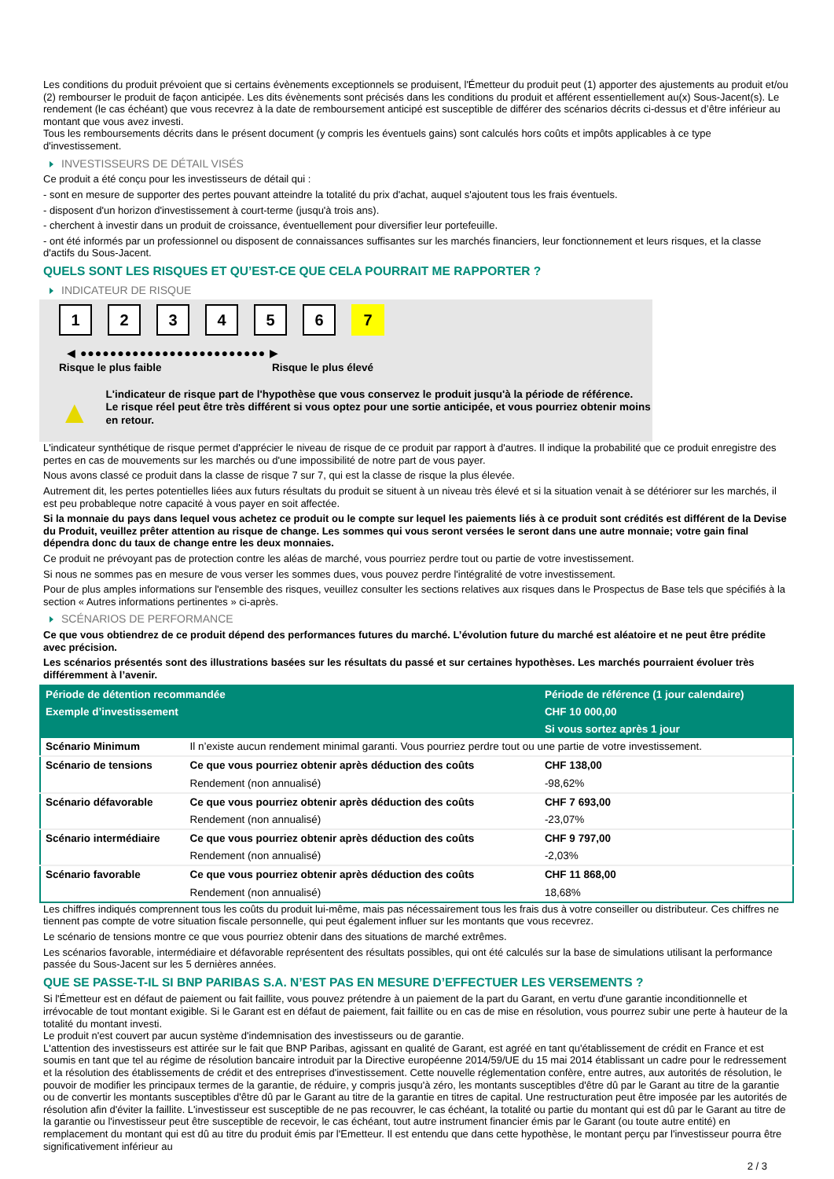Les conditions du produit prévoient que si certains évènements exceptionnels se produisent, l'Émetteur du produit peut (1) apporter des ajustements au produit et/ou (2) rembourser le produit de façon anticipée. Les dits évènements sont précisés dans les conditions du produit et afférent essentiellement au(x) Sous-Jacent(s). Le rendement (le cas échéant) que vous recevrez à la date de remboursement anticipé est susceptible de différer des scénarios décrits ci-dessus et d’être inférieur au montant que vous avez investi.
Tous les remboursements décrits dans le présent document (y compris les éventuels gains) sont calculés hors coûts et impôts applicables à ce type d'investissement.
INVESTISSEURS DE DÉTAIL VISÉS
Ce produit a été conçu pour les investisseurs de détail qui :
- sont en mesure de supporter des pertes pouvant atteindre la totalité du prix d'achat, auquel s'ajoutent tous les frais éventuels.
- disposent d'un horizon d'investissement à court-terme (jusqu'à trois ans).
- cherchent à investir dans un produit de croissance, éventuellement pour diversifier leur portefeuille.
- ont été informés par un professionnel ou disposent de connaissances suffisantes sur les marchés financiers, leur fonctionnement et leurs risques, et la classe d'actifs du Sous-Jacent.
QUELS SONT LES RISQUES ET QU’EST-CE QUE CELA POURRAIT ME RAPPORTER ?
INDICATEUR DE RISQUE
1 2 3 4 5 6 7
◀ ●●●●●●●●●●●●●●●●●●●●●●●●● ▶
Risque le plus faible Risque le plus élevé
▲
L'indicateur de risque part de l'hypothèse que vous conservez le produit jusqu'à la période de référence.
Le risque réel peut être très différent si vous optez pour une sortie anticipée, et vous pourriez obtenir moins en retour.
L'indicateur synthétique de risque permet d'apprécier le niveau de risque de ce produit par rapport à d'autres. Il indique la probabilité que ce produit enregistre des pertes en cas de mouvements sur les marchés ou d'une impossibilité de notre part de vous payer.
Nous avons classé ce produit dans la classe de risque 7 sur 7, qui est la classe de risque la plus élevée.
Autrement dit, les pertes potentielles liées aux futurs résultats du produit se situent à un niveau très élevé et si la situation venait à se détériorer sur les marchés, il est peu probableque notre capacité à vous payer en soit affectée.
Si la monnaie du pays dans lequel vous achetez ce produit ou le compte sur lequel les paiements liés à ce produit sont crédités est différent de la Devise du Produit, veuillez prêter attention au risque de change. Les sommes qui vous seront versées le seront dans une autre monnaie; votre gain final dépendra donc du taux de change entre les deux monnaies.
Ce produit ne prévoyant pas de protection contre les aléas de marché, vous pourriez perdre tout ou partie de votre investissement.
Si nous ne sommes pas en mesure de vous verser les sommes dues, vous pouvez perdre l'intégralité de votre investissement.
Pour de plus amples informations sur l'ensemble des risques, veuillez consulter les sections relatives aux risques dans le Prospectus de Base tels que spécifiés à la section « Autres informations pertinentes » ci-après.
SCÉNARIOS DE PERFORMANCE
Ce que vous obtiendrez de ce produit dépend des performances futures du marché. L’évolution future du marché est aléatoire et ne peut être prédite avec précision.
Les scénarios présentés sont des illustrations basées sur les résultats du passé et sur certaines hypothèses. Les marchés pourraient évoluer très différemment à l’avenir.
| Période de détention recommandée | | Période de référence (1 jour calendaire) |
| --- | --- | --- |
| Exemple d’investissement | | CHF 10 000,00 |
| | | Si vous sortez après 1 jour |
| Scénario Minimum | Il n’existe aucun rendement minimal garanti. Vous pourriez perdre tout ou une partie de votre investissement. | |
| Scénario de tensions | Ce que vous pourriez obtenir après déduction des coûts | CHF 138,00 |
| | Rendement (non annualisé) | -98,62% |
| Scénario défavorable | Ce que vous pourriez obtenir après déduction des coûts | CHF 7 693,00 |
| | Rendement (non annualisé) | -23,07% |
| Scénario intermédiaire | Ce que vous pourriez obtenir après déduction des coûts | CHF 9 797,00 |
| | Rendement (non annualisé) | -2,03% |
| Scénario favorable | Ce que vous pourriez obtenir après déduction des coûts | CHF 11 868,00 |
| | Rendement (non annualisé) | 18,68% |
Les chiffres indiqués comprennent tous les coûts du produit lui-même, mais pas nécessairement tous les frais dus à votre conseiller ou distributeur. Ces chiffres ne tiennent pas compte de votre situation fiscale personnelle, qui peut également influer sur les montants que vous recevrez.
Le scénario de tensions montre ce que vous pourriez obtenir dans des situations de marché extrêmes.
Les scénarios favorable, intermédiaire et défavorable représentent des résultats possibles, qui ont été calculés sur la base de simulations utilisant la performance passée du Sous-Jacent sur les 5 dernières années.
QUE SE PASSE-T-IL SI BNP PARIBAS S.A. N’EST PAS EN MESURE D’EFFECTUER LES VERSEMENTS ?
Si l'Émetteur est en défaut de paiement ou fait faillite, vous pouvez prétendre à un paiement de la part du Garant, en vertu d'une garantie inconditionnelle et irrévocable de tout montant exigible. Si le Garant est en défaut de paiement, fait faillite ou en cas de mise en résolution, vous pourrez subir une perte à hauteur de la totalité du montant investi.
Le produit n'est couvert par aucun système d'indemnisation des investisseurs ou de garantie.
L'attention des investisseurs est attirée sur le fait que BNP Paribas, agissant en qualité de Garant, est agréé en tant qu'établissement de crédit en France et est soumis en tant que tel au régime de résolution bancaire introduit par la Directive européenne 2014/59/UE du 15 mai 2014 établissant un cadre pour le redressement et la résolution des établissements de crédit et des entreprises d'investissement. Cette nouvelle réglementation confère, entre autres, aux autorités de résolution, le pouvoir de modifier les principaux termes de la garantie, de réduire, y compris jusqu'à zéro, les montants susceptibles d'être dû par le Garant au titre de la garantie ou de convertir les montants susceptibles d'être dû par le Garant au titre de la garantie en titres de capital. Une restructuration peut être imposée par les autorités de résolution afin d'éviter la faillite. L'investisseur est susceptible de ne pas recouvrer, le cas échéant, la totalité ou partie du montant qui est dû par le Garant au titre de la garantie ou l'investisseur peut être susceptible de recevoir, le cas échéant, tout autre instrument financier émis par le Garant (ou toute autre entité) en remplacement du montant qui est dû au titre du produit émis par l'Emetteur. Il est entendu que dans cette hypothèse, le montant perçu par l'investisseur pourra être significativement inférieur au
2 / 3